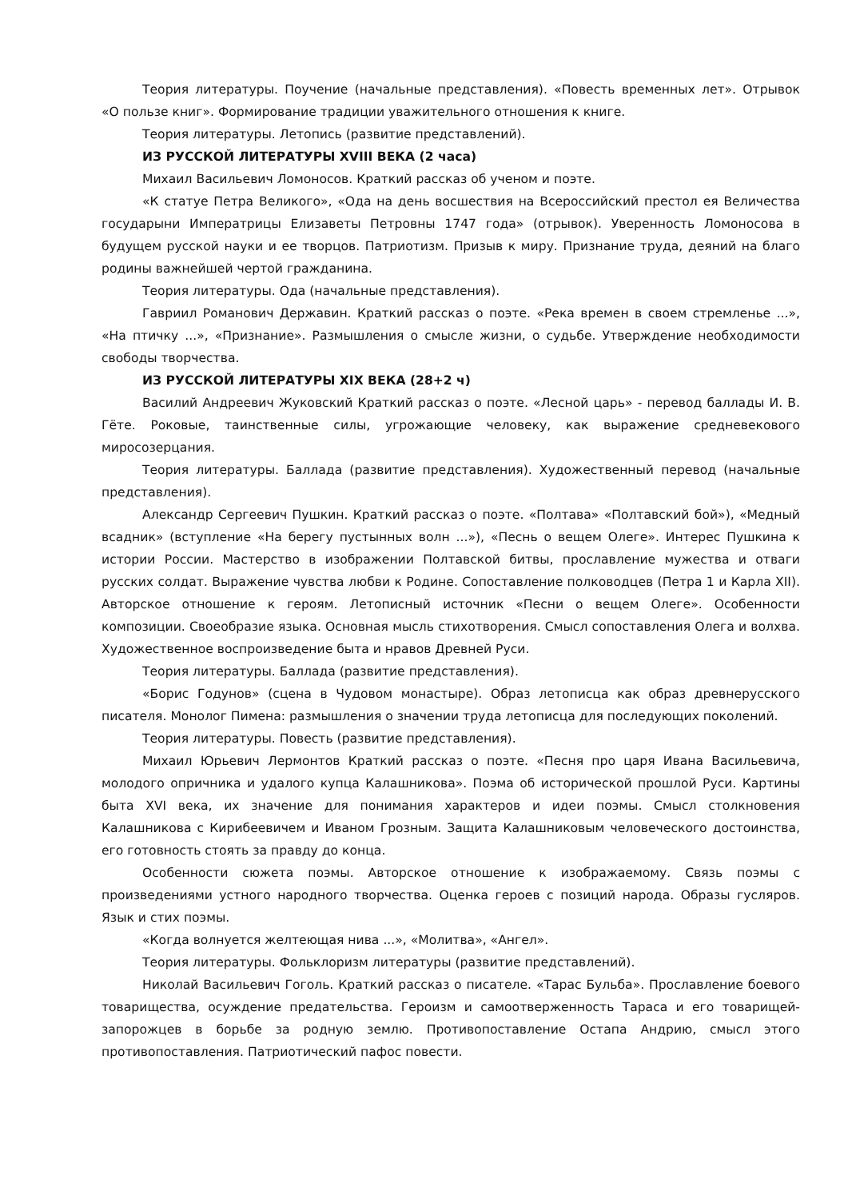Теория литературы. Поучение (начальные представления). «Повесть временных лет». Отрывок «О пользе книг». Формирование традиции уважительного отношения к книге.
Теория литературы. Летопись (развитие представлений).
ИЗ РУССКОЙ ЛИТЕРАТУРЫ XVIII ВЕКА (2 часа)
Михаил Васильевич Ломоносов. Краткий рассказ об ученом и поэте.
«К статуе Петра Великого», «Ода на день восшествия на Всероссийский престол ея Величества государыни Императрицы Елизаветы Петровны 1747 года» (отрывок). Уверенность Ломоносова в будущем русской науки и ее творцов. Патриотизм. Призыв к миру. Признание труда, деяний на благо родины важнейшей чертой гражданина.
Теория литературы. Ода (начальные представления).
Гавриил Романович Державин. Краткий рассказ о поэте. «Река времен в своем стремленье ...», «На птичку ...», «Признание». Размышления о смысле жизни, о судьбе. Утверждение необходимости свободы творчества.
ИЗ РУССКОЙ ЛИТЕРАТУРЫ XIX ВЕКА (28+2 ч)
Василий Андреевич Жуковский Краткий рассказ о поэте. «Лесной царь» - перевод баллады И. В. Гёте. Роковые, таинственные силы, угрожающие человеку, как выражение средневекового миросозерцания.
Теория литературы. Баллада (развитие представления). Художественный перевод (начальные представления).
Александр Сергеевич Пушкин. Краткий рассказ о поэте. «Полтава» «Полтавский бой»), «Медный всадник» (вступление «На берегу пустынных волн ...»), «Песнь о вещем Олеге». Интерес Пушкина к истории России. Мастерство в изображении Полтавской битвы, прославление мужества и отваги русских солдат. Выражение чувства любви к Родине. Сопоставление полководцев (Петра 1 и Карла XII). Авторское отношение к героям. Летописный источник «Песни о вещем Олеге». Особенности композиции. Своеобразие языка. Основная мысль стихотворения. Смысл сопоставления Олега и волхва. Художественное воспроизведение быта и нравов Древней Руси.
Теория литературы. Баллада (развитие представления).
«Борис Годунов» (сцена в Чудовом монастыре). Образ летописца как образ древнерусского писателя. Монолог Пимена: размышления о значении труда летописца для последующих поколений.
Теория литературы. Повесть (развитие представления).
Михаил Юрьевич Лермонтов Краткий рассказ о поэте. «Песня про царя Ивана Васильевича, молодого опричника и удалого купца Калашникова». Поэма об исторической прошлой Руси. Картины быта XVI века, их значение для понимания характеров и идеи поэмы. Смысл столкновения Калашникова с Кирибеевичем и Иваном Грозным. Защита Калашниковым человеческого достоинства, его готовность стоять за правду до конца.
Особенности сюжета поэмы. Авторское отношение к изображаемому. Связь поэмы с произведениями устного народного творчества. Оценка героев с позиций народа. Образы гусляров. Язык и стих поэмы.
«Когда волнуется желтеющая нива ...», «Молитва», «Ангел».
Теория литературы. Фольклоризм литературы (развитие представлений).
Николай Васильевич Гоголь. Краткий рассказ о писателе. «Тарас Бульба». Прославление боевого товарищества, осуждение предательства. Героизм и самоотверженность Тараса и его товарищей-запорожцев в борьбе за родную землю. Противопоставление Остапа Андрию, смысл этого противопоставления. Патриотический пафос повести.